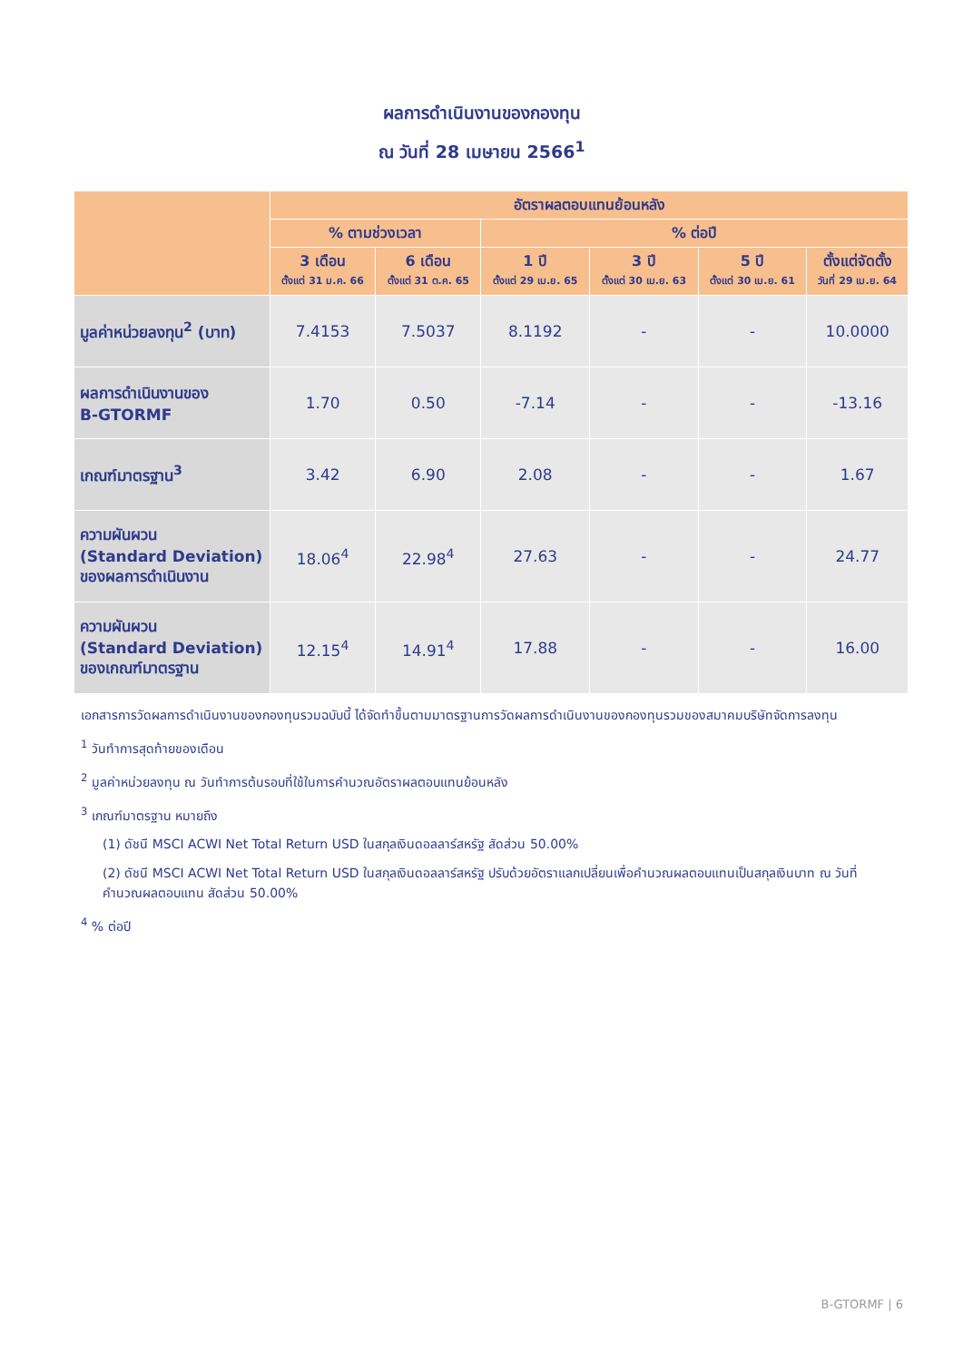ผลการดำเนินงานของกองทุน
ณ วันที่ 28 เมษายน 2566<sup>1</sup>
| | อัตราผลตอบแทนย้อนหลัง | | | | | |
| --- | --- | --- | --- | --- | --- | --- |
| | % ตามช่วงเวลา | | % ต่อปี | | | |
| | 3 เดือน ตั้งแต่ 31 ม.ค. 66 | 6 เดือน ตั้งแต่ 31 ต.ค. 65 | 1 ปี ตั้งแต่ 29 เม.ย. 65 | 3 ปี ตั้งแต่ 30 เม.ย. 63 | 5 ปี ตั้งแต่ 30 เม.ย. 61 | ตั้งแต่จัดตั้ง วันที่ 29 เม.ย. 64 |
| มูลค่าหน่วยลงทุน<sup>2</sup> (บาท) | 7.4153 | 7.5037 | 8.1192 | - | - | 10.0000 |
| ผลการดำเนินงานของ B-GTORMF | 1.70 | 0.50 | -7.14 | - | - | -13.16 |
| เกณฑ์มาตรฐาน<sup>3</sup> | 3.42 | 6.90 | 2.08 | - | - | 1.67 |
| ความผันผวน (Standard Deviation) ของผลการดำเนินงาน | 18.06<sup>4</sup> | 22.98<sup>4</sup> | 27.63 | - | - | 24.77 |
| ความผันผวน (Standard Deviation) ของเกณฑ์มาตรฐาน | 12.15<sup>4</sup> | 14.91<sup>4</sup> | 17.88 | - | - | 16.00 |
เอกสารการวัดผลการดำเนินงานของกองทุนรวมฉบับนี้ ได้จัดทำขึ้นตามมาตรฐานการวัดผลการดำเนินงานของกองทุนรวมของสมาคมบริษัทจัดการลงทุน
<sup>1</sup> วันทำการสุดท้ายของเดือน
<sup>2</sup> มูลค่าหน่วยลงทุน ณ วันทำการต้นรอบที่ใช้ในการคำนวณอัตราผลตอบแทนย้อนหลัง
<sup>3</sup> เกณฑ์มาตรฐาน หมายถึง
(1) ดัชนี MSCI ACWI Net Total Return USD ในสกุลเงินดอลลาร์สหรัฐ สัดส่วน 50.00%
(2) ดัชนี MSCI ACWI Net Total Return USD ในสกุลเงินดอลลาร์สหรัฐ ปรับด้วยอัตราแลกเปลี่ยนเพื่อคำนวณผลตอบแทนเป็นสกุลเงินบาท ณ วันที่คำนวณผลตอบแทน สัดส่วน 50.00%
<sup>4</sup> % ต่อปี
B-GTORMF | 6